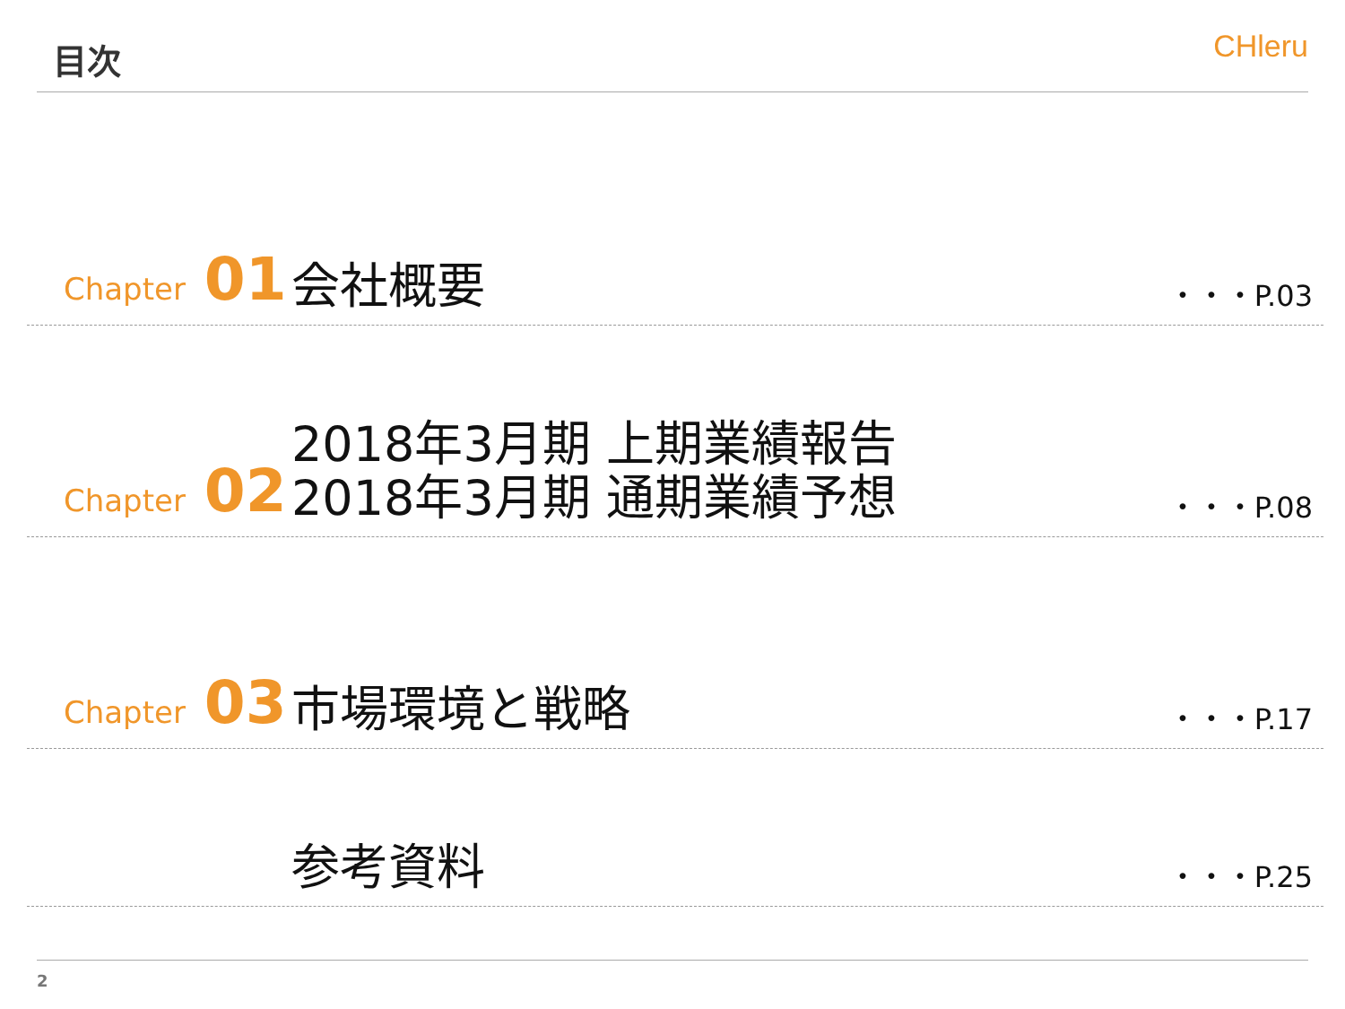目次
CHleru
Chapter 01
会社概要
・・・P.03
Chapter 02
2018年3月期 上期業績報告
2018年3月期 通期業績予想
・・・P.08
Chapter 03
市場環境と戦略
・・・P.17
参考資料
・・・P.25
2